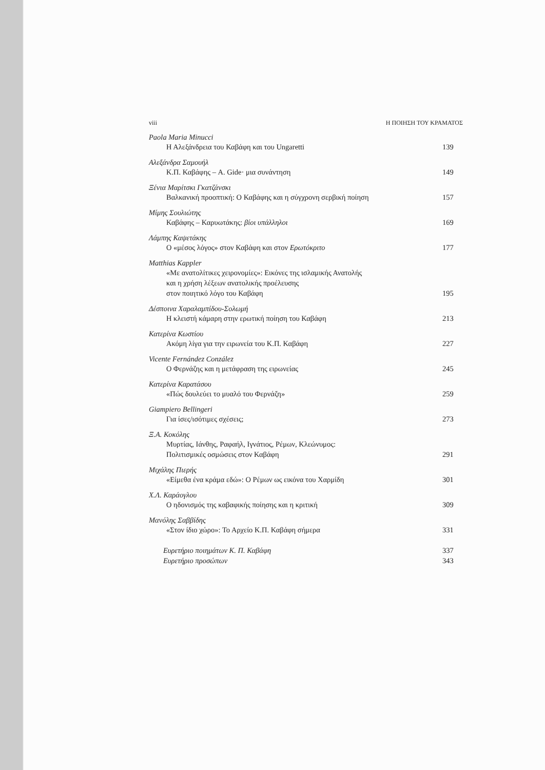viii Η ΠΟΙΗΣΗ ΤΟΥ ΚΡΑΜΑΤΟΣ
Paola Maria Minucci
Η Αλεξάνδρεια του Καβάφη και του Ungaretti 139
Αλεξάνδρα Σαμουήλ
Κ.Π. Καβάφης – A. Gide· μια συνάντηση 149
Ξένια Μαρίτσκι Γκατζάνσκι
Βαλκανική προοπτική: Ο Καβάφης και η σύγχρονη σερβική ποίηση 157
Μίμης Σουλιώτης
Καβάφης – Καρυωτάκης: βίοι υπάλληλοι 169
Λάμπης Καψετάκης
Ο «μέσος λόγος» στον Καβάφη και στον Ερωτόκριτο 177
Matthias Kappler
«Με ανατολίτικες χειρονομίες»: Εικόνες της ισλαμικής Ανατολής
και η χρήση λέξεων ανατολικής προέλευσης
στον ποιητικό λόγο του Καβάφη
195
Δέσποινα Χαραλαμπίδου-Σολωμή
Η κλειστή κάμαρη στην ερωτική ποίηση του Καβάφη 213
Κατερίνα Κωστίου
Ακόμη λίγα για την ειρωνεία του Κ.Π. Καβάφη 227
Vicente Fernández Conzález
Ο Φερνάζης και η μετάφραση της ειρωνείας 245
Κατερίνα Καρατάσου
«Πώς δουλεύει το μυαλό του Φερνάζη» 259
Giampiero Bellingeri
Για ίσες/ισότιμες σχέσεις; 273
Ξ.Α. Κοκόλης
Μυρτίας, Ιάνθης, Ραφαήλ, Ιγνάτιος, Ρέμων, Κλεώνυμος:
Πολιτισμικές οσμώσεις στον Καβάφη
291
Μιχάλης Πιερής
«Είμεθα ένα κράμα εδώ»: Ο Ρέμων ως εικόνα του Χαρμίδη 301
Χ.Λ. Καράογλου
Ο ηδονισμός της καβαφικής ποίησης και η κριτική 309
Μανόλης Σαββίδης
«Στον ίδιο χώρο»: Το Αρχείο Κ.Π. Καβάφη σήμερα 331
Ευρετήριο ποιημάτων Κ. Π. Καβάφη 337
Ευρετήριο προσώπων 343